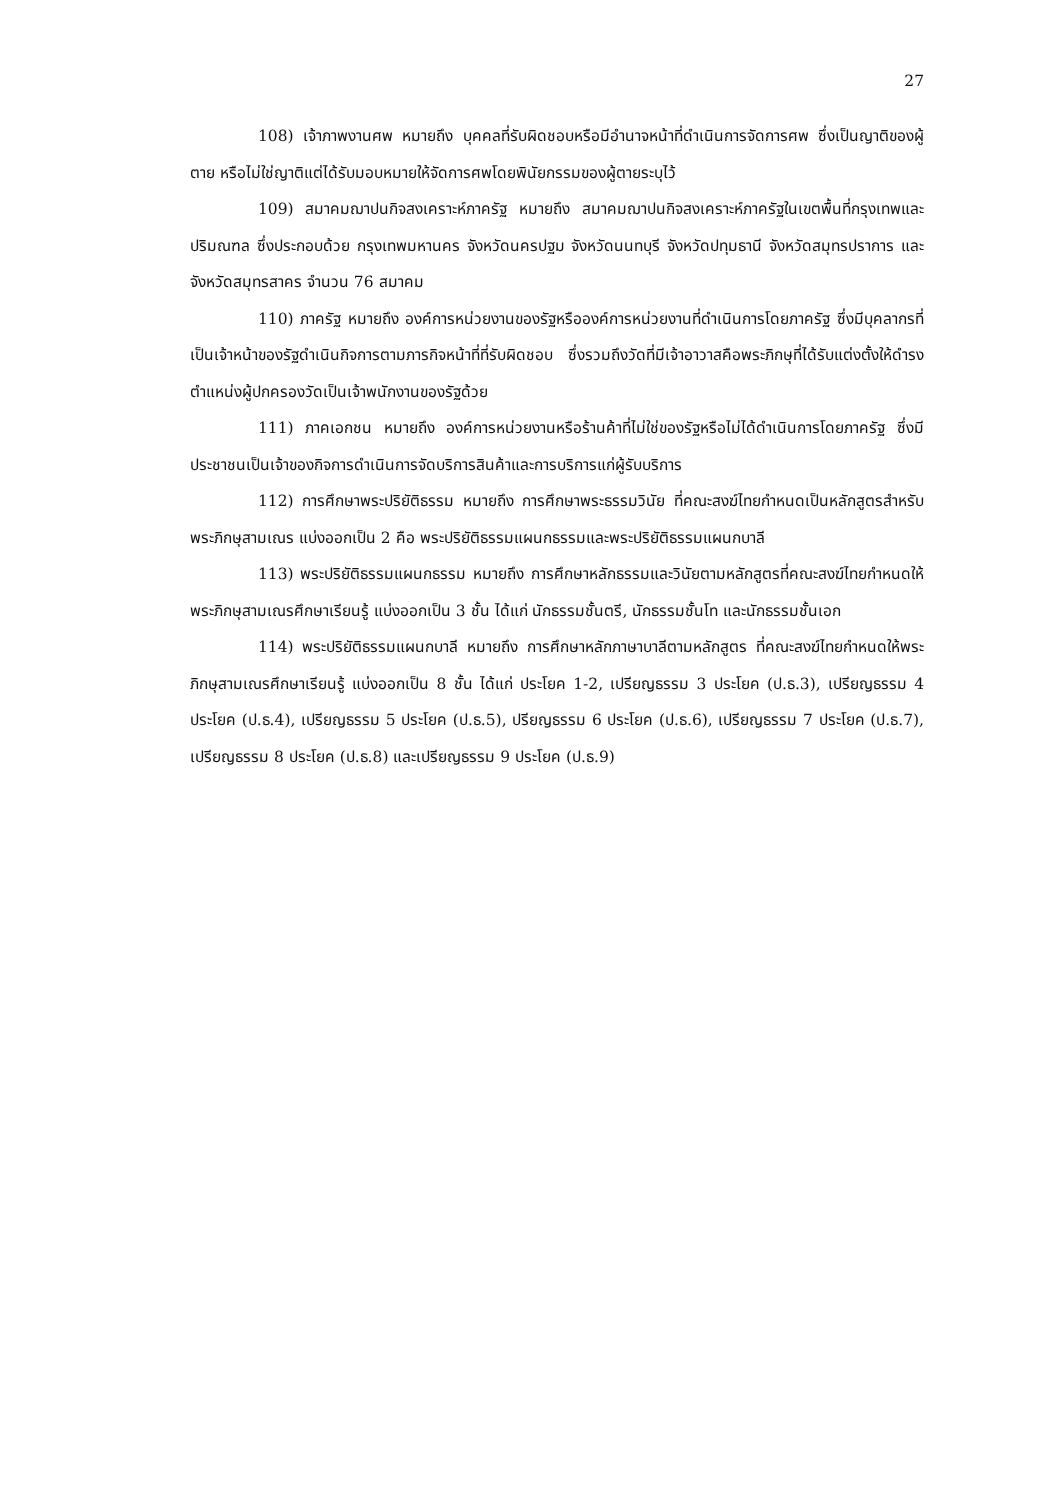27
108) เจ้าภาพงานศพ หมายถึง บุคคลที่รับผิดชอบหรือมีอำนาจหน้าที่ดำเนินการจัดการศพ ซึ่งเป็นญาติของผู้ตาย หรือไม่ใช่ญาติแต่ได้รับมอบหมายให้จัดการศพโดยพินัยกรรมของผู้ตายระบุไว้
109) สมาคมฌาปนกิจสงเคราะห์ภาครัฐ หมายถึง สมาคมฌาปนกิจสงเคราะห์ภาครัฐในเขตพื้นที่กรุงเทพและปริมณฑล ซึ่งประกอบด้วย กรุงเทพมหานคร จังหวัดนครปฐม จังหวัดนนทบุรี จังหวัดปทุมธานี จังหวัดสมุทรปราการ และจังหวัดสมุทรสาคร จำนวน 76 สมาคม
110) ภาครัฐ หมายถึง องค์การหน่วยงานของรัฐหรือองค์การหน่วยงานที่ดำเนินการโดยภาครัฐ ซึ่งมีบุคลากรที่เป็นเจ้าหน้าของรัฐดำเนินกิจการตามภารกิจหน้าที่ที่รับผิดชอบ ซึ่งรวมถึงวัดที่มีเจ้าอาวาสคือพระภิกษุที่ได้รับแต่งตั้งให้ดำรงตำแหน่งผู้ปกครองวัดเป็นเจ้าพนักงานของรัฐด้วย
111) ภาคเอกชน หมายถึง องค์การหน่วยงานหรือร้านค้าที่ไม่ใช่ของรัฐหรือไม่ได้ดำเนินการโดยภาครัฐ ซึ่งมีประชาชนเป็นเจ้าของกิจการดำเนินการจัดบริการสินค้าและการบริการแก่ผู้รับบริการ
112) การศึกษาพระปริยัติธรรม หมายถึง การศึกษาพระธรรมวินัย ที่คณะสงฆ์ไทยกำหนดเป็นหลักสูตรสำหรับพระภิกษุสามเณร แบ่งออกเป็น 2 คือ พระปริยัติธรรมแผนกธรรมและพระปริยัติธรรมแผนกบาลี
113) พระปริยัติธรรมแผนกธรรม หมายถึง การศึกษาหลักธรรมและวินัยตามหลักสูตรที่คณะสงฆ์ไทยกำหนดให้พระภิกษุสามเณรศึกษาเรียนรู้ แบ่งออกเป็น 3 ชั้น ได้แก่ นักธรรมชั้นตรี, นักธรรมชั้นโท และนักธรรมชั้นเอก
114) พระปริยัติธรรมแผนกบาลี หมายถึง การศึกษาหลักภาษาบาลีตามหลักสูตร ที่คณะสงฆ์ไทยกำหนดให้พระภิกษุสามเณรศึกษาเรียนรู้ แบ่งออกเป็น 8 ชั้น ได้แก่ ประโยค 1-2, เปรียญธรรม 3 ประโยค (ป.ธ.3), เปรียญธรรม 4 ประโยค (ป.ธ.4), เปรียญธรรม 5 ประโยค (ป.ธ.5), ปรียญธรรม 6 ประโยค (ป.ธ.6), เปรียญธรรม 7 ประโยค (ป.ธ.7), เปรียญธรรม 8 ประโยค (ป.ธ.8) และเปรียญธรรม 9 ประโยค (ป.ธ.9)